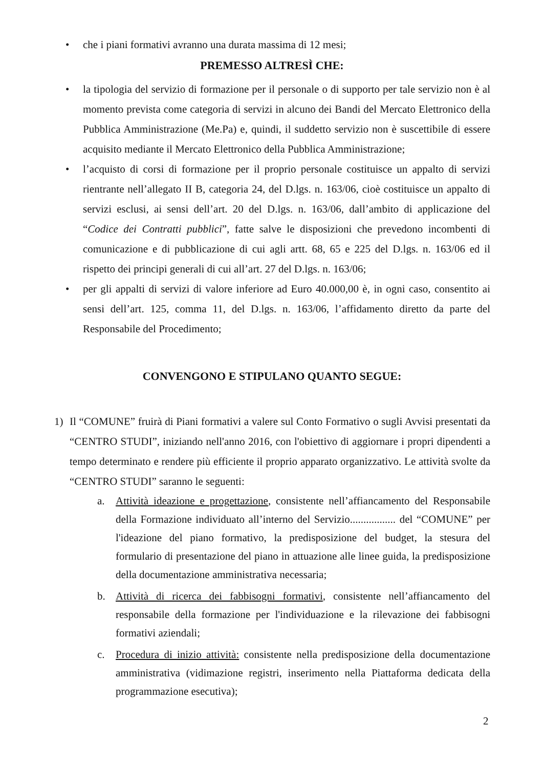• che i piani formativi avranno una durata massima di 12 mesi;
PREMESSO ALTRESÌ CHE:
• la tipologia del servizio di formazione per il personale o di supporto per tale servizio non è al momento prevista come categoria di servizi in alcuno dei Bandi del Mercato Elettronico della Pubblica Amministrazione (Me.Pa) e, quindi, il suddetto servizio non è suscettibile di essere acquisito mediante il Mercato Elettronico della Pubblica Amministrazione;
• l’acquisto di corsi di formazione per il proprio personale costituisce un appalto di servizi rientrante nell’allegato II B, categoria 24, del D.lgs. n. 163/06, cioè costituisce un appalto di servizi esclusi, ai sensi dell’art. 20 del D.lgs. n. 163/06, dall’ambito di applicazione del “Codice dei Contratti pubblici”, fatte salve le disposizioni che prevedono incombenti di comunicazione e di pubblicazione di cui agli artt. 68, 65 e 225 del D.lgs. n. 163/06 ed il rispetto dei principi generali di cui all’art. 27 del D.lgs. n. 163/06;
• per gli appalti di servizi di valore inferiore ad Euro 40.000,00 è, in ogni caso, consentito ai sensi dell’art. 125, comma 11, del D.lgs. n. 163/06, l’affidamento diretto da parte del Responsabile del Procedimento;
CONVENGONO E STIPULANO QUANTO SEGUE:
1) Il “COMUNE” fruirà di Piani formativi a valere sul Conto Formativo o sugli Avvisi presentati da “CENTRO STUDI”, iniziando nell'anno 2016, con l'obiettivo di aggiornare i propri dipendenti a tempo determinato e rendere più efficiente il proprio apparato organizzativo. Le attività svolte da “CENTRO STUDI” saranno le seguenti:
a. Attività ideazione e progettazione, consistente nell’affiancamento del Responsabile della Formazione individuato all’interno del Servizio................. del “COMUNE” per l'ideazione del piano formativo, la predisposizione del budget, la stesura del formulario di presentazione del piano in attuazione alle linee guida, la predisposizione della documentazione amministrativa necessaria;
b. Attività di ricerca dei fabbisogni formativi, consistente nell’affiancamento del responsabile della formazione per l'individuazione e la rilevazione dei fabbisogni formativi aziendali;
c. Procedura di inizio attività: consistente nella predisposizione della documentazione amministrativa (vidimazione registri, inserimento nella Piattaforma dedicata della programmazione esecutiva);
2